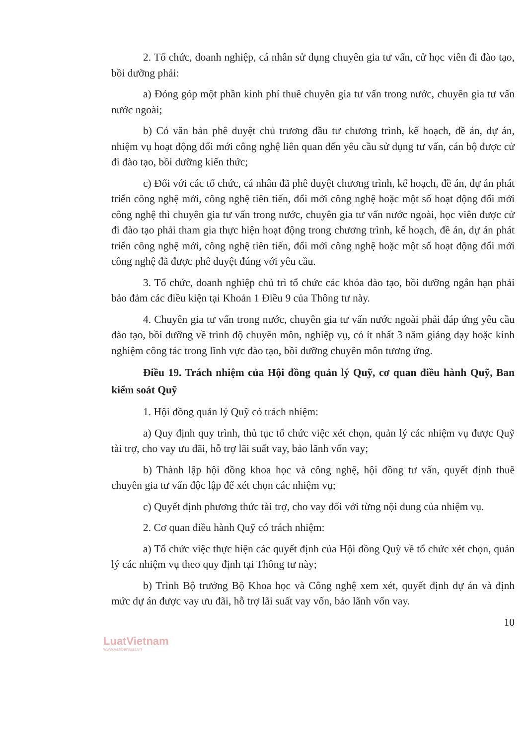2. Tổ chức, doanh nghiệp, cá nhân sử dụng chuyên gia tư vấn, cử học viên đi đào tạo, bồi dưỡng phải:
a) Đóng góp một phần kinh phí thuê chuyên gia tư vấn trong nước, chuyên gia tư vấn nước ngoài;
b) Có văn bản phê duyệt chủ trương đầu tư chương trình, kế hoạch, đề án, dự án, nhiệm vụ hoạt động đổi mới công nghệ liên quan đến yêu cầu sử dụng tư vấn, cán bộ được cử đi đào tạo, bồi dưỡng kiến thức;
c) Đối với các tổ chức, cá nhân đã phê duyệt chương trình, kế hoạch, đề án, dự án phát triển công nghệ mới, công nghệ tiên tiến, đổi mới công nghệ hoặc một số hoạt động đổi mới công nghệ thì chuyên gia tư vấn trong nước, chuyên gia tư vấn nước ngoài, học viên được cử đi đào tạo phải tham gia thực hiện hoạt động trong chương trình, kế hoạch, đề án, dự án phát triển công nghệ mới, công nghệ tiên tiến, đổi mới công nghệ hoặc một số hoạt động đổi mới công nghệ đã được phê duyệt đúng với yêu cầu.
3. Tổ chức, doanh nghiệp chủ trì tổ chức các khóa đào tạo, bồi dưỡng ngắn hạn phải bảo đảm các điều kiện tại Khoản 1 Điều 9 của Thông tư này.
4. Chuyên gia tư vấn trong nước, chuyên gia tư vấn nước ngoài phải đáp ứng yêu cầu đào tạo, bồi dưỡng về trình độ chuyên môn, nghiệp vụ, có ít nhất 3 năm giảng dạy hoặc kinh nghiệm công tác trong lĩnh vực đào tạo, bồi dưỡng chuyên môn tương ứng.
Điều 19. Trách nhiệm của Hội đồng quản lý Quỹ, cơ quan điều hành Quỹ, Ban kiểm soát Quỹ
1. Hội đồng quản lý Quỹ có trách nhiệm:
a) Quy định quy trình, thủ tục tổ chức việc xét chọn, quản lý các nhiệm vụ được Quỹ tài trợ, cho vay ưu đãi, hỗ trợ lãi suất vay, bảo lãnh vốn vay;
b) Thành lập hội đồng khoa học và công nghệ, hội đồng tư vấn, quyết định thuê chuyên gia tư vấn độc lập để xét chọn các nhiệm vụ;
c) Quyết định phương thức tài trợ, cho vay đối với từng nội dung của nhiệm vụ.
2. Cơ quan điều hành Quỹ có trách nhiệm:
a) Tổ chức việc thực hiện các quyết định của Hội đồng Quỹ về tổ chức xét chọn, quản lý các nhiệm vụ theo quy định tại Thông tư này;
b) Trình Bộ trưởng Bộ Khoa học và Công nghệ xem xét, quyết định dự án và định mức dự án được vay ưu đãi, hỗ trợ lãi suất vay vốn, bảo lãnh vốn vay.
10
LuatVietnam
www.vanbanluat.vn